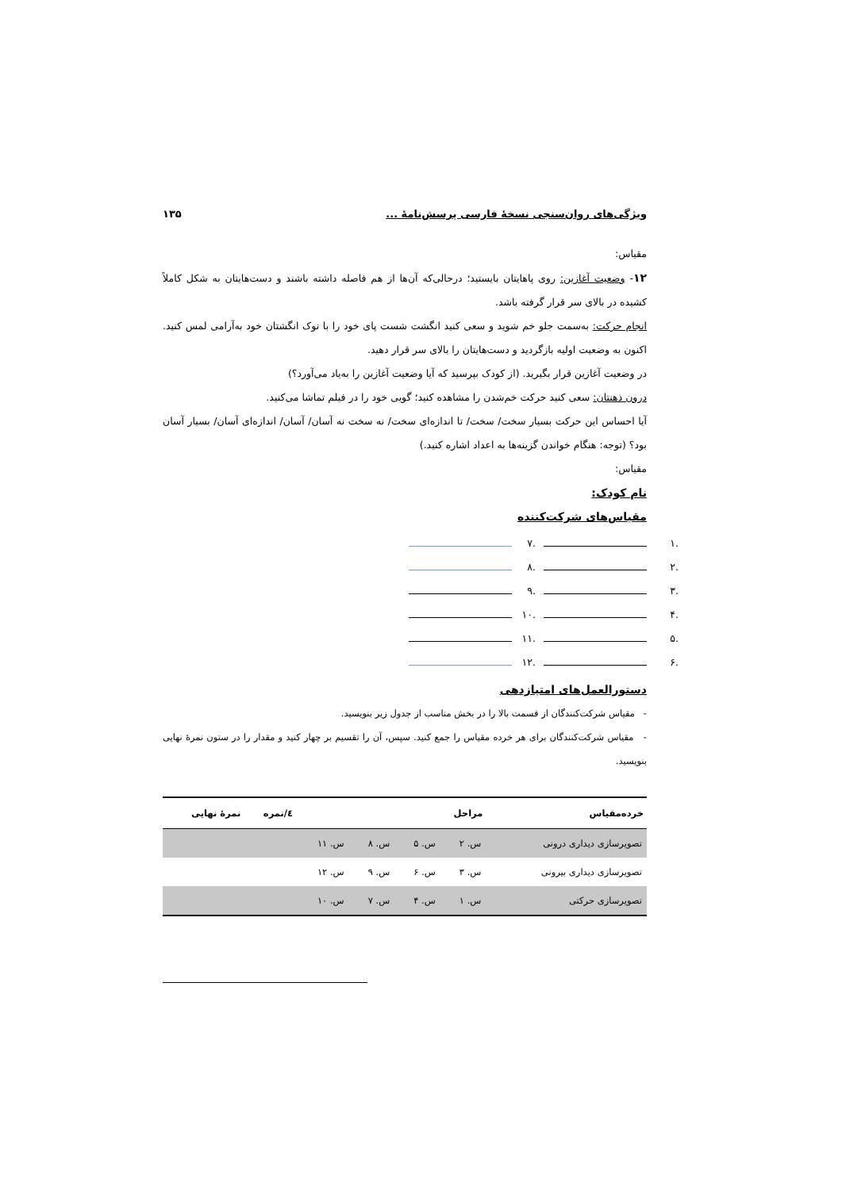ویژگی‌های روان‌سنجی نسخهٔ فارسی پرسش‌نامهٔ ... ۱۳۵
مقیاس:
۱۲- وضعیت آغازین: روی پاهایتان بایستید؛ درحالی‌که آن‌ها از هم فاصله داشته باشند و دست‌هایتان به شکل کاملاً کشیده در بالای سر قرار گرفته باشد.
انجام حرکت: به‌سمت جلو خم شوید و سعی کنید انگشت شست پای خود را با نوک انگشتان خود به‌آرامی لمس کنید. اکنون به وضعیت اولیه بازگردید و دست‌هایتان را بالای سر قرار دهید.
در وضعیت آغازین قرار بگیرید. (از کودک بپرسید که آیا وضعیت آغازین را به‌یاد می‌آورد؟)
درون ذهنتان: سعی کنید حرکت خم‌شدن را مشاهده کنید؛ گویی خود را در فیلم تماشا می‌کنید.
آیا احساس این حرکت بسیار سخت/ سخت/ تا اندازه‌ای سخت/ نه سخت نه آسان/ آسان/ اندازه‌ای آسان/ بسیار آسان بود؟ (توجه: هنگام خواندن گزینه‌ها به اعداد اشاره کنید.)
مقیاس:
نام کودک:
مقیاس‌های شرکت‌کننده
.۱
.۷
.۲
.۸
.۳
.۹
.۴
.۱۰
.۵
.۱۱
.۶
.۱۲
دستورالعمل‌های امتیازدهی
- مقیاس شرکت‌کنندگان از قسمت بالا را در بخش مناسب از جدول زیر بنویسید.
- مقیاس شرکت‌کنندگان برای هر خرده مقیاس را جمع کنید. سپس، آن را تقسیم بر چهار کنید و مقدار را در ستون نمرهٔ نهایی بنویسید.
| خرده‌مقیاس | مراحل | | | | ٤/نمره | نمرهٔ نهایی |
| --- | --- | --- | --- | --- | --- | --- |
| تصویرسازی دیداری درونی | س. ۲ | س. ۵ | س. ۸ | س. ۱۱ | | |
| تصویرسازی دیداری بیرونی | س. ۳ | س. ۶ | س. ۹ | س. ۱۲ | | |
| تصویرسازی حرکتی | س. ۱ | س. ۴ | س. ۷ | س. ۱۰ | | |